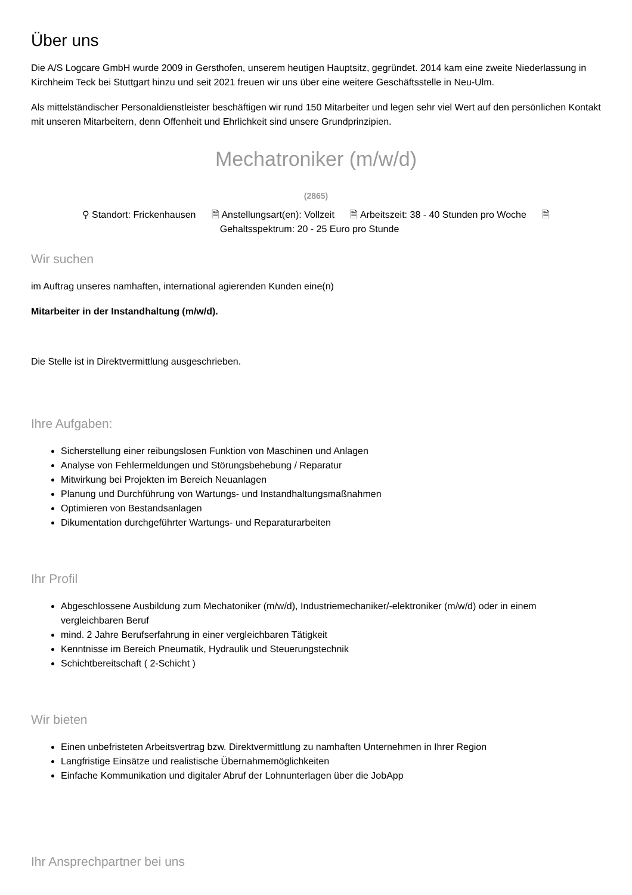Über uns
Die A/S Logcare GmbH wurde 2009 in Gersthofen, unserem heutigen Hauptsitz, gegründet. 2014 kam eine zweite Niederlassung in Kirchheim Teck bei Stuttgart hinzu und seit 2021 freuen wir uns über eine weitere Geschäftsstelle in Neu-Ulm.
Als mittelständischer Personaldienstleister beschäftigen wir rund 150 Mitarbeiter und legen sehr viel Wert auf den persönlichen Kontakt mit unseren Mitarbeitern, denn Offenheit und Ehrlichkeit sind unsere Grundprinzipien.
Mechatroniker (m/w/d)
(2865)
⚲ Standort: Frickenhausen 🗎 Anstellungsart(en): Vollzeit 🗎 Arbeitszeit: 38 - 40 Stunden pro Woche 🗎 Gehaltsspektrum: 20 - 25 Euro pro Stunde
Wir suchen
im Auftrag unseres namhaften, international agierenden Kunden eine(n)
Mitarbeiter in der Instandhaltung (m/w/d).
Die Stelle ist in Direktvermittlung ausgeschrieben.
Ihre Aufgaben:
Sicherstellung einer reibungslosen Funktion von Maschinen und Anlagen
Analyse von Fehlermeldungen und Störungsbehebung / Reparatur
Mitwirkung bei Projekten im Bereich Neuanlagen
Planung und Durchführung von Wartungs- und Instandhaltungsmaßnahmen
Optimieren von Bestandsanlagen
Dikumentation durchgeführter Wartungs- und Reparaturarbeiten
Ihr Profil
Abgeschlossene Ausbildung zum Mechatoniker (m/w/d), Industriemechaniker/-elektroniker (m/w/d) oder in einem vergleichbaren Beruf
mind. 2 Jahre Berufserfahrung in einer vergleichbaren Tätigkeit
Kenntnisse im Bereich Pneumatik, Hydraulik und Steuerungstechnik
Schichtbereitschaft ( 2-Schicht )
Wir bieten
Einen unbefristeten Arbeitsvertrag bzw. Direktvermittlung zu namhaften Unternehmen in Ihrer Region
Langfristige Einsätze und realistische Übernahmemöglichkeiten
Einfache Kommunikation und digitaler Abruf der Lohnunterlagen über die JobApp
Ihr Ansprechpartner bei uns